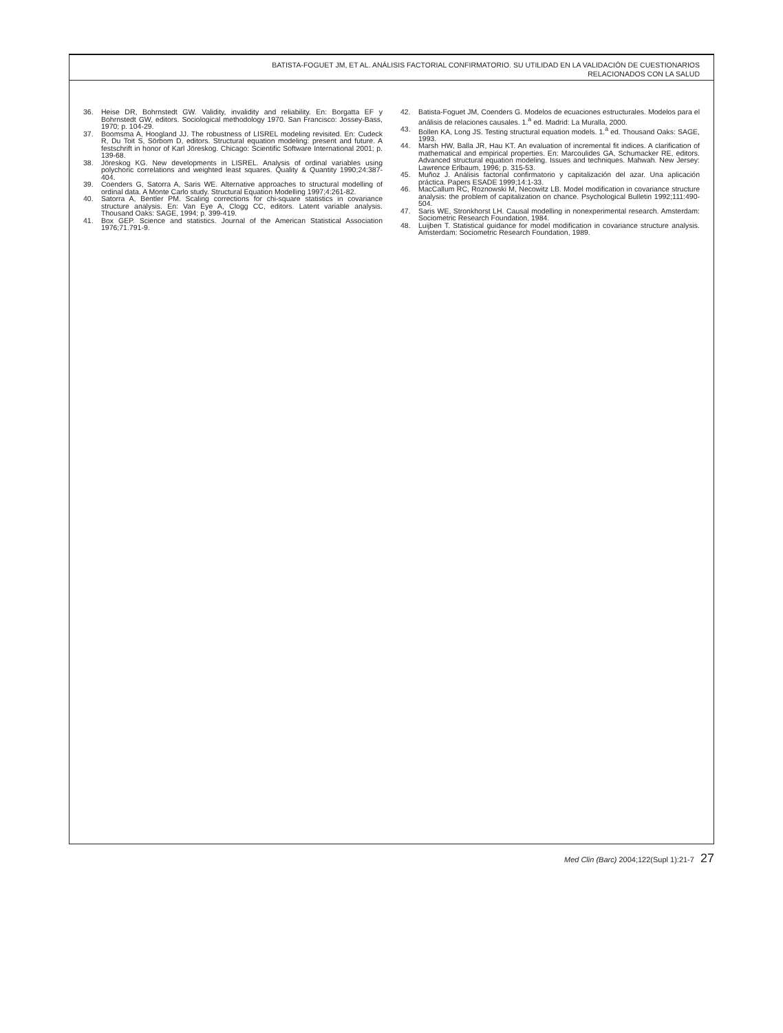BATISTA-FOGUET JM, ET AL. ANÁLISIS FACTORIAL CONFIRMATORIO. SU UTILIDAD EN LA VALIDACIÓN DE CUESTIONARIOS
RELACIONADOS CON LA SALUD
36. Heise DR, Bohrnstedt GW. Validity, invalidity and reliability. En: Borgatta EF y Bohrnstedt GW, editors. Sociological methodology 1970. San Francisco: Jossey-Bass, 1970; p. 104-29.
37. Boomsma A, Hoogland JJ. The robustness of LISREL modeling revisited. En: Cudeck R, Du Toit S, Sörbom D, editors. Structural equation modeling: present and future. A festschrift in honor of Karl Jöreskog. Chicago: Scientific Software International 2001; p. 139-68.
38. Jöreskog KG. New developments in LISREL. Analysis of ordinal variables using polychoric correlations and weighted least squares. Quality & Quantity 1990;24:387-404.
39. Coenders G, Satorra A, Saris WE. Alternative approaches to structural modelling of ordinal data. A Monte Carlo study. Structural Equation Modelling 1997;4:261-82.
40. Satorra A, Bentler PM. Scaling corrections for chi-square statistics in covariance structure analysis. En: Van Eye A, Clogg CC, editors. Latent variable analysis. Thousand Oaks: SAGE, 1994; p. 399-419.
41. Box GEP. Science and statistics. Journal of the American Statistical Association 1976;71.791-9.
42. Batista-Foguet JM, Coenders G. Modelos de ecuaciones estructurales. Modelos para el análisis de relaciones causales. 1.<sup>a</sup> ed. Madrid: La Muralla, 2000.
43. Bollen KA, Long JS. Testing structural equation models. 1.<sup>a</sup> ed. Thousand Oaks: SAGE, 1993.
44. Marsh HW, Balla JR, Hau KT. An evaluation of incremental fit indices. A clarification of mathematical and empirical properties. En: Marcoulides GA, Schumacker RE, editors. Advanced structural equation modeling. Issues and techniques. Mahwah. New Jersey: Lawrence Erlbaum, 1996; p. 315-53.
45. Muñoz J. Análisis factorial confirmatorio y capitalización del azar. Una aplicación práctica. Papers ESADE 1999;14:1-33.
46. MacCallum RC, Roznowski M, Necowitz LB. Model modification in covariance structure analysis: the problem of capitalization on chance. Psychological Bulletin 1992;111:490-504.
47. Saris WE, Stronkhorst LH. Causal modelling in nonexperimental research. Amsterdam: Sociometric Research Foundation, 1984.
48. Luijben T. Statistical guidance for model modification in covariance structure analysis. Amsterdam: Sociometric Research Foundation, 1989.
Med Clin (Barc) 2004;122(Supl 1):21-7 27